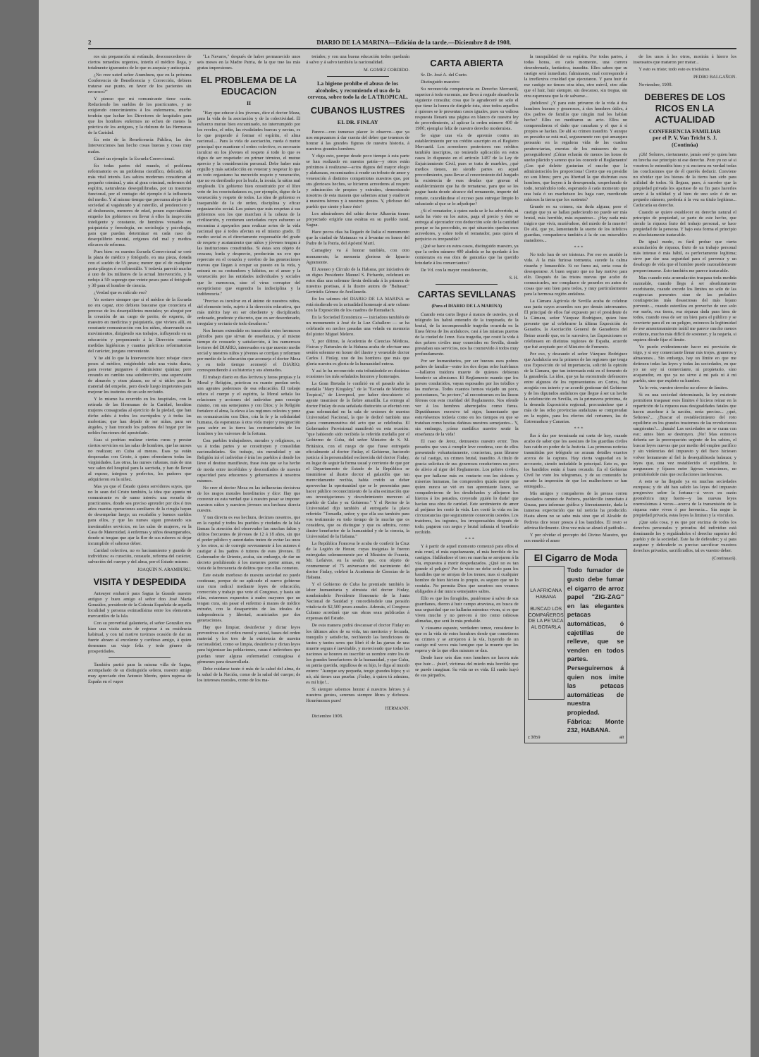2 DIARIO DE LA MARINA—Edición de la tarde.—Diciembre 8 de 1908.
ros sin preparación ni estímulo, desconocedores de ciertos remedios urgentes, interín el médico llega, y totalmente ignorantes de lo que es asepsia y antisepsia.
¿No cree usted señor Aramburu, que en la próxima Conferencia de Beneficencia y Corrección, debiera tratarse ese punto, en favor de los pacientes sin recursos?"
Y pienso que mi comunicante tiene razón. Reduciendo los sueldos de los practicantes, y no exigiendo conocimientos á los enfermeros, mucho tendrán que luchar los Directores de hospitales para que los hombres enfermos no echen de menos la práctica de los antiguos, y la dulzura de las Hermanas de la Caridad.
En esto de la Beneficencia Pública, las dos Intervenciones han hecho cosas buenas y cosas muy malas.
Citaré un ejemplo: la Escuela Correccional.
En todas partes del mundo, el problema reformatorio es un problema científico, delicado, del más vital interés. Los sabios modernos consideran al pequeño criminal, y aún al gran criminal, enfermos del espíritu, naturalezas desequilibradas, por un trastorno funcional, por el contagio del ejemplo ó la influencia del medio. Y al mismo tiempo que procuran alejar de la sociedad al vagabundo y al raterillo, al pendenciero y al deshonesto, menores de edad, ponen especialísimo empeño los gobiernos en llevar á ellos la inspección inteligente y constante, de hombres versados en psiquiatría y frenología, en sociología y psicología, para que puedan determinar en cada caso de desequilibrio mental, orígenes del mal y medios eficaces de reforma.
Pues bien: en nuestra Escuela Correccional se creó la plaza de médico y fotógrafo, en una pieza, dotada con el sueldo de 55 pesos; menor que el de cualquier porta-pliegos ó escribientillo. Y todavía pareció mucho á uno de los militares de la actual Intervención, y la redujo á 50: supongo que veinte pesos para el fotógrafo y 30 para el hombre de ciencia.
¿Verdad que es ridículo eso?
Yo sostuve siempre que si el médico de la Escuela no era capaz, otro debiera buscarse que conociera el proceso de los desequilibrios mentales; yo abogué por la creación de un cargo de perito, de experto, de maestro en medicina y psiquiatría, que viviera allí, en constante comunicación con los niños, observando sus movimientos, dirigiendo sus trabajos, influyendo en su educación y proponiendo á la Dirección cuantas medidas higiénicas y cuantas prácticas reformatorias del carácter, juzgara conveniente.
Y he ahí lo que la Intervención hizo: rebajar cinco pesos al médico, exigiéndole solo una visita diaria, para recetar purgantes ó administrar quinina; pero creando en cambio una subdirección, una supervisión de almacén y otras plazas, no sé si útiles para lo material del empeño, pero desde luego impotentes para mejorar los instintos de un solo recluido.
Y lo mismo ha ocurrido en los hospitales, con la retirada de las Hermanas de la Caridad, benditas mujeres consagradas al ejercicio de la piedad, que han dicho adiós á todos los escrúpulos y á todas las molestias; que han dejado de ser niñas, para ser ángeles, y han trocado los pudores del hogar por las nobles funciones del apostolado.
Esas sí podrían realizar ciertas curas y prestar ciertos servicios en las salas de hombres, que las nurses no realizan; en Cuba al menos. Esas ya están desposadas con Cristo, á quien ofrendaron todas las virginidades. Las otras, las nurses cubanas, más de una vez salen del hospital para la sacristía, y han de llevar al esposo, íntegros y perfectos, los pudores que adquirieron en la niñez.
Mas ya que el Estado quiera servidores suyos, que no lo sean del Cristo también, la idea que apunta mi comunicante es de sumo interés: una escuela de practicantes, donde sea preciso aprender por dos ó tres años cuantas operaciones auxiliares de la cirugía hayan de desempeñar luego; un escalafón y buenos sueldos para ellos, y que las nurses sigan prestando sus inestimables servicios, en las salas de mujeres, en la Casa de Maternidad, á enfermas y niños desamparados, donde ni tengan que ajar la flor de sus rubores ni dejar incumplido el sabroso deber.
Caridad colectiva, no es hacinamiento y guarda de individuos: es curación, consuelo, reforma del carácter, salvación del cuerpo y del alma, por el Estado mismo.
JOAQUIN N. ARAMBURU.
VISITA Y DESPEDIDA
Anteayer embarcó para Sagua la Grande nuestro antiguo y buen amigo el señor don José María González, presidente de la Colonia Española de aquella localidad y persona estimadísima entre los elementos mercantiles de la Isla.
Con su proverbial galantería, el señor González nos hizo una visita antes de regresar á su residencia habitual, y con tal motivo tuvimos ocasión de dar un fuerte abrazo al excelente y cariñoso amigo, á quien deseamos un viaje feliz y todo género de prosperidades.
También partió para la misma villa de Sagua, acompañado de su distinguida señora, nuestro amigo muy apreciado don Antonio Morón, quien regresa de España en el vapor
"La Navarre," después de haber permanecido unos seis meses en la Madre Patria, de la que trae las más gratas impresiones.
EL PROBLEMA DE LA EDUCACION
II
"Hay que educar á los jóvenes, dice el doctor Meza, para la vida de la asociación y de la colectividad. El esfuerzo mutuo bien encaminado, no interrumpido por los recelos, el odio, las rivalidades huecas y necias, es lo que propende á formar el espíritu, el alma nacional.... Para la vida de asociación, rueda ó motor principal que mantiene el orden colectivo, es necesario inculcar en los jóvenes el respeto á todo lo que es digno de ser respetado: en primer término, el mutuo aprecio y la consideración personal. Debe haber más orgullo y más satisfacción en venerar y respetar lo que en todo organismo ha merecido respeto y veneración, que no en derribarlo por la burla, la ironía, la sátira mal empleado. Un gobierno bien constituido por el libre voto de los conciudadanos es, por ejemplo, digno de la veneración y respeto de todos. La idea de gobierno es inseparable de la de orden, disciplina y eficaz organización social. Los países que más respetan á sus gobiernos son los que marchan á la cabeza de la civilización, y contienen sociedades cuyo esfuerzo se encamina á apoyarlos para realizar actos de la vida nacional que á todos afectan en el mismo grado. El medio social es el directamente responsable del grado de respeto y acatamiento que niños y jóvenes tengan á las instituciones constituidas. Si éstas son objeto de censura, burla y desprecio, producirán un eco que repercute en el corazón y cerebro de las generaciones nuevas que llegan á ocupar su puesto en la vida, y entrará en su costumbres y hábitos, no el amor y la veneración por las entidades individuales y sociales que lo merezcan, sino el virus corruptor del escepticismo que engendra la indisciplina y la indiferencia."
"Preciso es inculcar en el ánimo de nuestros niños, del elemento todo, sujeto á la dirección educativa, que más mérito hay en ser obediente y disciplinado, ordenado, prudente y discreto, que en ser desordenado, irregular y sectario de todo desafuero."
Nos hemos extendido en transcribir estos hermosos párrafos para que sirvan de enseñanza, y al mismo tiempo de consuelo y satisfacción, á los numerosos lectores del DIARIO, interesados en que nuestro medio social y nuestros niños y jóvenes se corrijan y reformen por medio de la educación que aconseja el doctor Meza y en todo tiempo aconsejó el DIARIO, correspondiendo á su historia y sus abonados.
El trabajo diario en días lectivos y horas propias y la Moral y Religión, prácticas en cuanto puedan serlo, son agentes poderosos de esa educación. El trabajo educa el cuerpo y el espíritu, la Moral señala las relaciones y acciones del individuo para consigo mismo, con sus semejantes y con Dios; y la Religión fortalece el alma, la eleva á las regiones celestes y pone en comunicación con Dios, cria la fe y la solidaridad humana, da esperanzas á otra vida mejor y resignación para sufrir en la tierra las contrariedades de los hombres y los vaivenes de la fortuna.
Con pueblos trabajadores, morales y religiosos, se va á todas partes y se constituyen y consolidan nacionalidades. Sin trabajo, sin moralidad y sin Religión irá el individuo é irán los pueblos á donde los lleve el destino manifiesto, frase ésta que se ha hecho de moda entre incrédulos y desconfiados de nuestra capacidad para educarnos y gobernarnos á nosotros mismos.
No cree el doctor Meza en las influencias decisivas de los rasgos morales hereditarios y dice: Hay que convenir en esta verdad que á nuestro pesar se impone: nuestros niños y nuestros jóvenes son hechura directa nuestra.
Y tan directa es esa hechura, decimos nosotros, que en la capital y todos los pueblos y ciudades de la Isla llaman la atención del observador las muchas faltas y delitos frecuentes de jóvenes de 12 á 18 años, sin que el poder público y autoridades traten de evitar las unos y los otros, ni de corregir severamente á los autores ó castigar á los padres ó tutores de esos jóvenes. El Gobernador de Oriente, acaba, sin embargo, de dar un decreto prohibiendo á los menores portar armas, en vista de la frecuencia de delitos que con ellas cometen.
Este estado morboso de nuestra sociedad no puede continuar, porque de no aplicarle el nuevo gobierno una cura radical mediante leyes de educación, corrección y trabajo que vote el Congreso, y hasta sin ellas, estaremos expuestos á males mayores que no tengan cura, sin pasar el enfermo á manos de médico extraño, con la desaparición de las ideales de independencia y libertad, acariciados por dos generaciones.
Hay que limpiar, desinfectar y dictar leyes preventivas en el orden moral y social, bases del orden material y los tres de la existencia de nuestra nacionalidad, como se limpia, desinfecta y dictan leyes para higienizar las poblaciones, casas é individuos que puedan tener alguna enfermedad contagiosa ó gérmenes para desarrollarla.
Debe cuidarse tanto ó más de la salud del alma, de la salud de la Nación, como de la salud del cuerpo; de los intereses morales, como de los ma-
teriales; y con una buena educación todos quedarán á salvo y á salvo también la nacionalidad.
M. GOMEZ CORDIDO.
La higiene prohibe el abuso de los alcoholes, y recomiendo el uso de la cerveza, sobre todo la de LA TROPICAL.
CUBANOS ILUSTRES
EL DR. FINLAY
Parece—con inmenso placer lo observo—que ya nos empezamos á dar cuenta del deber que tenemos de honrar á las grandes figuras de nuestra historia, á nuestros grandes hombres.
Y digo esto, porque desde poco tiempo á esta parte se han realizado en nuestra patria—y otros están próximos á realizarse—actos dignos del mayor elogio y alabanzas, encaminados á rendir un tributo de amor y veneración á distintos compatriotas nuestros que, por sus gloriosos hechos, se hicieron acreedores al respeto y admiración de propios y extraños, demostrando nosotros de esta manera que sabemos amar y enaltecer á nuestros héroes y á nuestros genios. Y, ¡dichoso del pueblo que siente y hace ésto!
Los admiradores del sabio doctor Albarrán tienen proyectado erigirle una estátua en su pueblo natal, Sagua.
Hace pocos días ha llegado de Italia el monumento que la ciudad de Matanzas va á levantar en honor del Padre de la Patria, del Apóstol Martí.
Camagüey va á honrar también, con otro monumento, la memoria gloriosa de Ignacio Agramonte.
El Ateneo y Círculo de la Habana, por iniciativa de su digno Presidente Manuel S. Pichardo, celebrará en estos días una solemne fiesta dedicada á la primera de nuestras poetisas, á la ilustre autora de "Baltasar," Gertrúdis Gómez de Avellaneda.
En los salones del DIARIO DE LA MARINA se está rindiendo en la actualidad homenaje al arte cubano con la Exposición de los cuadros de Romañach.
En la Sociedad Económica — iniciadora también de un monumento á José de la Luz Caballero — se ha celebrado en noches pasadas una velada en memoria del pintor Miguel Melero.
Y, por último, la Academia de Ciencias Médicas, Físicas y Naturales de la Habana acaba de efectuar una sesión solemne en honor del ilustre y venerable doctor Carlos J. Finlay, uno de los hombres que más que gloria nuestra es gloria de la humanidad entera.
Y así lo ha reconocido esta tributándole en distintas ocasiones los más señalados honores y homenajes.
La Gran Bretaña le confirió en el pasado año la medalla "Mary Kingsley," de la "Escuela de Medicina Tropical," de Liverpool, por haber descubierto el agente trasmisor de la fiebre amarilla. La entrega al doctor Finlay de esta señalada distinción se efectuó con gran solemnidad en la sala de sesiones de nuestra Universidad Nacional, la que le dedicó también una placa conmemorativa del acto que se celebraba. El Gobernador Provisional manifestó en esta ocasión: "que habiendo sido recibida la referida medalla por el Gobierno de Cuba, del señor Ministro de S. M. Británica, con el ruego de que fuese entregada oficialmente al doctor Finlay, el Gobierno, haciendo justicia á la personalidad esclarecida del doctor Finlay, en lugar de seguir la forma usual y corriente de que por el Departamento de Estado de la República se trasmitiese al ilustre doctor el galardón que tan merecidamente recibía, había creído su deber aprovechar la oportunidad que se le presentaba para hacer público reconocimiento de la alta estimación que sus investigaciones y descubrimiento merecen al pueblo de Cuba y su Gobierno." Y el Rector de la Universidad dijo también al entregarle la placa referida: "Tomadla, señor; y que ella sea también para vos testimonio en todo tiempo de lo mucho que os considera, que os distingue y que os admira, como ilustre benefactor de la humanidad y de la ciencia, la Universidad de la Habana."
La República Francesa le acaba de conferir la Cruz de la Legión de Honor, cuyas insignias le fueron entregadas solemnemente por el Ministro de Francia, Mr. Lefaivre, en la sesión que, con objeto de conmemorar el 75 aniversario del nacimiento del doctor Finlay, celebró la Academia de Ciencias de la Habana.
Y el Gobierno de Cuba ha premiado también la labor humanitaria y altruista del doctor Finlay, nombrándolo Presidente Honorario de la Junta Nacional de Sanidad y concediéndole una pensión vitalicia de $2,500 pesos anuales. Además, el Congreso Cubano acordará que sus obras sean publicadas á expensas del Estado.
De esta manera podrá descansar el doctor Finlay en los últimos años de su vida, tan meritoria y fecunda, tranquilo y satisfecho, recibiendo las bendiciones de tantos y tantos seres que libró él de las garras de una muerte segura é inevitable, y mereciendo que todas las naciones se honren en inscribir su nombre entre los de los grandes benefactores de la humanidad, y que Cuba, su patria querida, orgullosa de su hijo, le diga al mundo entero: "Aunque soy pequeña, tengo grandes hijos; y si nó, ahí tienes una prueba: ¡Finlay, á quien tú admiras, es mi hijo!...
Si siempre sabemos honrar á nuestros héroes y á nuestros genios, seremos siempre libres y dichosos. Honrémonos pues!
HERMANN.
Diciembre 1908.
CARTA ABIERTA
Sr. Dr. José A. del Cueto.
Distinguido maestro:
Su reconocida competencia en Derecho Mercantil, superior á todo encomio, me lleva á rogarle absuelva la siguiente consulta; cosa que le agradeceré no solo el que tiene la honra de dirigirle ésta, sino todos aquellos á quienes se le presentan casos iguales, pues su valiosa respuesta llenará una página en blanco de nuestra ley de procedimiento, al aplicar la orden número 400 de 1900; ejemplar feliz de nuestro derecho modernista.
Se sigue una vía de apremio contra un establecimiento por un crédito suscripto en el Registro Mercantil. Los acreedores posteriores con créditos también inscriptos, no teniendo aplicación en estos casos lo dispuesto en el artículo 1487 de la Ley de Enjuiciamiento Civil, pues se trata de muebles, ¿qué medios tienen, no siendo partes en aquel procedimiento, para llevar al conocimiento del Juzgado la existencia de esas deudas que gravan el establecimiento que ha de rematarse, para que se les pague hasta donde alcance del remanente, importe del remate, cancelándose el exceso para entregar limpio lo subastado al que se lo adjudique?
¿Si el rematador, á quien nada se le ha advertido, ni nada ha visto en los autos, paga el precio y éste se entrega al ejecutador con deducción solo de la cantidad porque se ha procedido, en qué situación quedan esos acreedores, y sobre todo el rematador, para quien el perjuicio es irreparable?
¿Qué se hace en estos casos, distinguido maestro, ya que la orden número 400 aludida se ha quedado á los comienzos en esa obra de garantías que ha querido brindarle á los comerciantes?
De Vd. con la mayor consideración,
S. H.
CARTAS SEVILLANAS
(Para el DIARIO DE LA MARINA)
Cuando esta carta llegue á manos de ustedes, ya el telégrafo les habrá enterado de la inopinada, de la brutal, de la incomprensible tragedia ocurrida en la línea férrea de los andaluces, casi á las mismas puertas de la ciudad de Jerez. Esta tragedia, que costó la vida á dos pobres civiles muy conocidos en Sevilla, donde prestaban sus servicios, nos ha conmovido á todos muy profundamente.
Por ser humanitarios, por ser buenos esos pobres padres de familia—entre los dos dejan ocho huérfanos—hallaron traidora muerte de quienes debieran bendecir su altruismo. El Reglamento manda que los presos conducidos, vayan esposados por los tobillos y las muñecas. Todos cuantos hemos viajado un poco, protestamos, "in pectore," al encontrarnos en las líneas férreas con esta crueldad del Reglamento. Nos ofende ver á los hombres aherrojados como fieras. Diputábamos excesivo tal rigor, lamentando que estuviésemos todavía como en los tiempos en que se trataban como bestias dañinas nuestros semejantes... Y, sin embargo, ¡cómo modifica nuestro sentir la enseñanza de la vida!
El caso de Jerez, demuestra nuestro error. Tres penados que van á cumplir leve condena, uno de ellos presentado voluntariamente, conciertan, para librarse de tal castigo, un crimen brutal, inaudito. A título de gracia solicitan de sus generosos conductores un poco de alivio al rigor del Reglamento. Los pobres civiles, que por hallarse más en contacto con los dolores y miserias humanas, las comprenden quizás mejor que quien nunca se vió en tan apremiante lance, se compadecieron de los desdichados y aflojaron los hierros á los penados, creyendo ¡quién lo duda! que hacían una obra de caridad. Este sentimiento de amor al prójimo les costó la vida. Les costó la vida en las circunstancias que seguramente conocerán ustedes. Los traidores, los ingratos, los irresponsables después de todo, pagaron con negra y brutal infamia el beneficio recibido.
* * *
Y á partir de aquel momento comenzó para ellos el más cruel, el más espeluznante, el más horrible de los castigos. Hallándose el tren en marcha se arrojaron á la vía, expuestos á morir despedazados. ¿Qué no es tan grande el peligro? Por lo visto no debe serlo para los bandidos que se arrojan de los trenes; mas si cualquier hombre de bien hiciera lo propio, es seguro que no lo contaba. No permita Dios que nosotros nos veamos obligados á dar nunca semejantes saltos.
Ello es que los foragidos, pusiéronse á salvo de sus guardianes, dieron á huir campo atraviesa, en busca de una seguridad que no hallarán mientras vivan, si es que viven mucho y no perecen á tiro como rabiosas alimañas, que será lo más probable.
Y cáusame espanto, verdadero temor, considerar lo que es la vida de estos hombres desde que cometieron su crimen y se arrojaron á la vía, huyendo de un castigo mil veces más benigno que la muerte que les espera y de la que ellos mismos se dan.
Desde hace seis días esos hombres no hacen más que huir.... ¡huir!, víctimas del miedo más horrible que se puede imaginar. Su vida no es vida. El sueño huyó de sus párpados,
la tranquilidad de su espíritu. Por todas partes, á todas horas, en cada momento, una carrera desenfrenada, fantástica, inaudita. Ellos saben que su castigo será inmediato, fulminante, cual corresponde á la irreflexiva crueldad que ejecutaron. Y para huir de ese castigo no tienen otra idea, otro móvil, otro afán que el huir, huir siempre, sin descanso, sin tregua, sin otra esperanza que la de salvarse...
¡Infelices! ¿Y para esto privaron de la vida á dos hombres buenos y generosos, á dos hombres útiles, á dos padres de familia que ningún mal les habían hecho? Ellos no meditaron su acto. Ellos no comprendieron el daño que causaban y el que á sí propios se hacían. De ahí su crimen inaudito. Y aunque en presidio se está mal, seguramente con qué amargura pensarán en la regalona vida de las cuadras penitenciarias, exentas de los máuseres de sus perseguidores! ¡Cómo echarán de menos las horas de sueño plácido y sereno que les concede el Reglamento! ¡Con qué deleite gustarían el rancho que la administración les proporciona! Cierto que en presidio no son libres; pero ¿es libertad la que disfrutan esos hombres, que huyen á la desesperada, sospechando de todo, temiéndolo todo, esperando á cada momento que una bala ó un machetazo les haga caer, mordiendo rabiosos la tierra que los sustenta?
Grande es su crimen, sin duda alguna; pero el castigo que ya se hallan padeciendo no puede ser más brutal, más horrible, más espantoso... ¡Hay nada más trágico que vivir, muriéndose, del miedo de la muerte? De ahí, que yo, lamentando la suerte de los infelices guardias, compadezca también á la de sus miserables matadores...
* * *
No todo han de ser tristezas. Por eso es amable la vida. A la más furiosa tormenta, sucede la calma risueña y bonancible. Si no fuera así, sería cosa de desesperarse. A buen seguro que no hay motivo para ello. Después de las tristes nuevas que acabo de comunicarles, me complazco de ponerles en autos de cosas que son bien para todos, y muy particularmente para la hermosa región andaluza.
La Cámara Agrícola de Sevilla acaba de celebrar una junta cuyos acuerdos son por demás interesantes. El principal de ellos fué expuesto por el presidente de la Cámara, señor Vázquez Rodríguez, quien hizo presente que al celebrarse la última Exposición de Ganados, la Asociación General de Ganaderos del Reino acordó que, en lo sucesivo, las Exposiciones se celebrasen en distintas regiones de España, acuerdo que fué aceptado por el Ministro de Fomento.
Por eso, y deseando el señor Vázquez Rodríguez que Andalucía sea la primera de las regiones que tenga una Exposición de tal importancia, solicitó la opinión de la Cámara, que tan interesada está en el fomento de la ganadería. La idea, que ya ha encontrado defensores entre algunos de los representantes en Cortes, fué acogida con interés y se acordó gestionar del Gobierno y de los diputados andaluces que llegue á ser un hecho la celebración en Sevilla, en la primavera próxima, de la deseada Exposición regional, procurándose que á más de las ocho provincias andaluzas se comprendan en la región, para los efectos del certamen, las de Extremadura y Canarias.
* * *
Iba á dar por terminada mi carta de hoy, cuando acabo de saber que los asesinos de los guardias civiles han caído en poder de la Justicia. Las primeras noticias trasmitidas por telégrafo no acusan detalles exactos acerca de la captura. Hay cierta vaguedad en lo accesorio, siendo indudable lo principal. Esto es, que los bandidos están á buen recaudo. En el Gobierno Civil he visto los telegramas, y de su contenido he sacado la impresión de que los malhechores se han entregado...
Mis amigos y compañeros de la prensa corren desolados camino de Pedrera, pueblecillo inmediato á Osuna, para informar gráfica y literariamente, dada la inmensa expectación que tal noticia ha producido. Hasta ahora no se sabe más sino que el Alcalde de Pedrera dice tener presos á los bandidos. El resto se adivina fácilmente. Otra vez más se alzará el patíbulo...
Y por olvidar el precepto del Divino Maestro, que nos enseñó el amor
El Cigarro de Moda
LA AFRICANA
HABANA
BUSCAD LOS COMPAÑEROS DE LA PETACA AL BOTARLA
Todo fumador de gusto debe fumar el cigarro de arroz papel "ZIG-ZAG" en las elegantes petacas automáticas, ó cajetillas de relleve, que se venden en todos partes.
Perseguiremos á quien nos imite las petacas automáticas de nuestra propiedad.
Fábrica: Monte 232, HABANA.
c 3859 alt
de los unos á los otros, morirán á hierro los insensatos que mataron por matar...
Y esto es triste; todo esto es tristísimo.
PEDRO BALGAÑON.
Noviembre, 1908.
DEBERES DE LOS RICOS EN LA ACTUALIDAD
CONFERENCIA FAMILIAR
por el P. V. Van Tricht S. J.
(Continúa)
¡Oh! Señores, ciertamente, jamás seré yo quien bata en brecha ese principio ni ese derecho. Pero yo no sé si vosotros lo entendéis bien y si encierra en verdad todas las conclusiones que de él queréis deducir. Conviene no olvidar que los bienes de la tierra han sido para utilidad de todos. Si llegara, pues, á suceder que la propiedad privada los apartase de su fin para hacerles servir á la utilidad y al bien de uno solo ó de un pequeño número, perdería á la vez su título legítimo... Caducaría su derecho.
Cuando se quiere establecer en derecho natural el principio de propiedad, se parte de este hecho, que siendo la riqueza fruto del trabajo personal, se hace propiedad de la persona. Y bajo esta forma el principio es absolutamente inatacable.
De igual modo, es fácil probar que cierta acumulación de riqueza, fruto de un trabajo personal más intenso ó más hábil, es perfectamente legítima; sirve par dar una seguridad para el porvenir y un desahogo de vida que el hombre puede razonablemente proporcionarse. Esto también me parece inatacable.
Mas cuando esta acumulación traspasa toda medida razonable, cuando llega á ser absolutamente exorbitante, cuando excede los límites no solo de las exigencias presentes sino de las probables contingencias más desastrosas del más lejano porvenir..., cuando esteriliza en provecho de uno solo ese suelo, esa tierra, esa riqueza dada para bien de todos, cuando cesa de ser un bien para el público y se convierte para él en un peligro, entonces la legitimidad de ese amontonamiento inútil me parece mucho menos evidente, mucho más difícil de sostener, y la negaría, si supiera dónde fijar el límite.
Yo puedo evidentemente hacer mi provisión de trigo, y si soy comerciante llenar mis trojes, graneros y almacenes... Sin embargo, hay un límite en que me detienen todas las leyes y todas las sociedades, en que yo no soy ni comerciante, ni propietario, sino acaparador, en que ya no sirvo á mi país ni á mi pueblo, sino que exploto su hambre.
Ya lo veis, vuestro derecho no ofrece de límites.
Si en una sociedad determinada, la ley existente permitiera traspasar esos límites é hiciera reinar en la repartición de la riqueza esas desigualdades fatales que hacen zozobrar á la nación, sería preciso... ¿qué, Señores?... ¿Buscar el restablecimiento del roto equilibrio en los grandes trastornos de las revoluciones sangrientas?... ¡Jamás! Las sociedades no se curan con eso; antes bien se destruyen. ¡No! Mas entonces debería ser la preocupación urgente de los sabios, el buscar leyes nuevas que por medio del empleo pacífico y sin violencias del impuesto y del fisco hiciesen volver lentamente al fiel la desequilibrada balanza; y leyes que, una vez restablecido el equilibrio, lo asegurasen y fijasen entre ligeras variaciones, no permitiéndole más que oscilaciones inofensivas.
A esto se ha llegado ya en muchas sociedades europeas; y de ahí han salido las leyes del impuesto progresivo sobre la fortuna—á veces en razón geométrica muy fuerte—y las nuevas leyes onerosísimas á veces—acerca de la transmisión de la riqueza entre vivos ó por herencia... Sin negar la propiedad privada, estas leyes la limitan y la vinculan.
¡Que sola cosa, y es que por encima de todos los derechos personales y privados del individuo está dominando los y regulándolos el derecho superior del pueblo y de la sociedad. Este ha de defender; y si para asegurar y defenderle es preciso sacrificar vuestros derechos privados, sacrificadlos, tal es vuestro deber.
(Continuará).